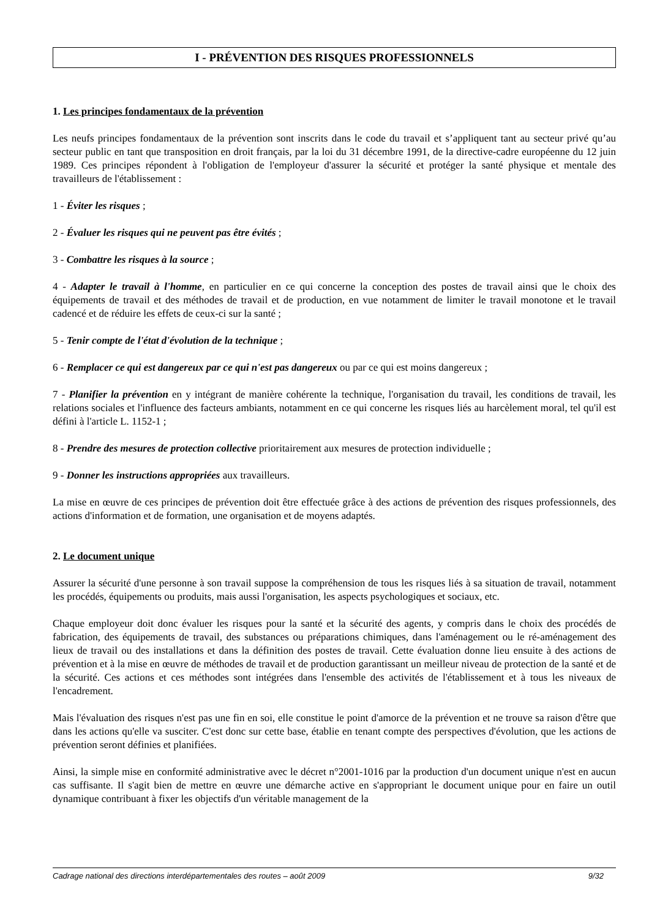I - PRÉVENTION DES RISQUES PROFESSIONNELS
1. Les principes fondamentaux de la prévention
Les neufs principes fondamentaux de la prévention sont inscrits dans le code du travail et s’appliquent tant au secteur privé qu’au secteur public en tant que transposition en droit français, par la loi du 31 décembre 1991, de la directive-cadre européenne du 12 juin 1989. Ces principes répondent à l'obligation de l'employeur d'assurer la sécurité et protéger la santé physique et mentale des travailleurs de l'établissement :
1 - Éviter les risques ;
2 - Évaluer les risques qui ne peuvent pas être évités ;
3 - Combattre les risques à la source ;
4 - Adapter le travail à l'homme, en particulier en ce qui concerne la conception des postes de travail ainsi que le choix des équipements de travail et des méthodes de travail et de production, en vue notamment de limiter le travail monotone et le travail cadencé et de réduire les effets de ceux-ci sur la santé ;
5 - Tenir compte de l'état d'évolution de la technique ;
6 - Remplacer ce qui est dangereux par ce qui n'est pas dangereux ou par ce qui est moins dangereux ;
7 - Planifier la prévention en y intégrant de manière cohérente la technique, l'organisation du travail, les conditions de travail, les relations sociales et l'influence des facteurs ambiants, notamment en ce qui concerne les risques liés au harcèlement moral, tel qu'il est défini à l'article L. 1152-1 ;
8 - Prendre des mesures de protection collective prioritairement aux mesures de protection individuelle ;
9 - Donner les instructions appropriées aux travailleurs.
La mise en œuvre de ces principes de prévention doit être effectuée grâce à des actions de prévention des risques professionnels, des actions d'information et de formation, une organisation et de moyens adaptés.
2. Le document unique
Assurer la sécurité d'une personne à son travail suppose la compréhension de tous les risques liés à sa situation de travail, notamment les procédés, équipements ou produits, mais aussi l'organisation, les aspects psychologiques et sociaux, etc.
Chaque employeur doit donc évaluer les risques pour la santé et la sécurité des agents, y compris dans le choix des procédés de fabrication, des équipements de travail, des substances ou préparations chimiques, dans l'aménagement ou le ré-aménagement des lieux de travail ou des installations et dans la définition des postes de travail. Cette évaluation donne lieu ensuite à des actions de prévention et à la mise en œuvre de méthodes de travail et de production garantissant un meilleur niveau de protection de la santé et de la sécurité. Ces actions et ces méthodes sont intégrées dans l'ensemble des activités de l'établissement et à tous les niveaux de l'encadrement.
Mais l'évaluation des risques n'est pas une fin en soi, elle constitue le point d'amorce de la prévention et ne trouve sa raison d'être que dans les actions qu'elle va susciter. C'est donc sur cette base, établie en tenant compte des perspectives d'évolution, que les actions de prévention seront définies et planifiées.
Ainsi, la simple mise en conformité administrative avec le décret n°2001-1016 par la production d'un document unique n'est en aucun cas suffisante. Il s'agit bien de mettre en œuvre une démarche active en s'appropriant le document unique pour en faire un outil dynamique contribuant à fixer les objectifs d'un véritable management de la
Cadrage national des directions interdépartementales des routes – août 2009 9/32